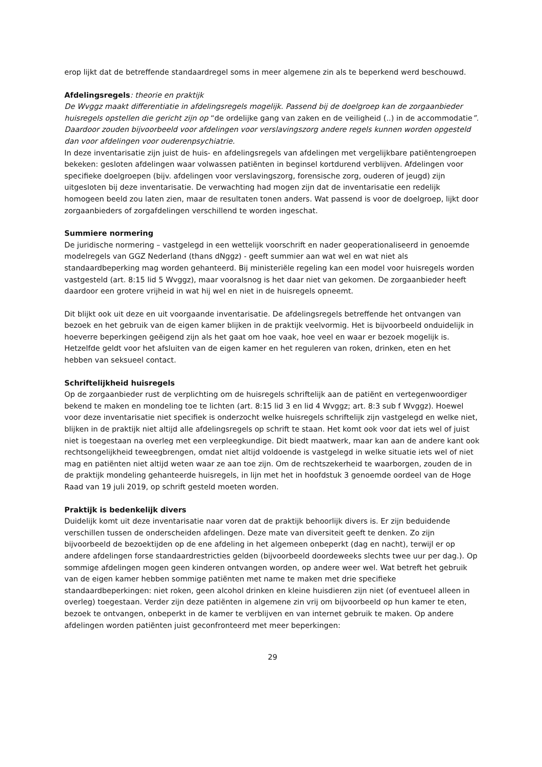erop lijkt dat de betreffende standaardregel soms in meer algemene zin als te beperkend werd beschouwd.
Afdelingsregels: theorie en praktijk
De Wvggz maakt differentiatie in afdelingsregels mogelijk. Passend bij de doelgroep kan de zorgaanbieder huisregels opstellen die gericht zijn op “de ordelijke gang van zaken en de veiligheid (..) in de accommodatie”. Daardoor zouden bijvoorbeeld voor afdelingen voor verslavingszorg andere regels kunnen worden opgesteld dan voor afdelingen voor ouderenpsychiatrie.
In deze inventarisatie zijn juist de huis- en afdelingsregels van afdelingen met vergelijkbare patiëntengroepen bekeken: gesloten afdelingen waar volwassen patiënten in beginsel kortdurend verblijven. Afdelingen voor specifieke doelgroepen (bijv. afdelingen voor verslavingszorg, forensische zorg, ouderen of jeugd) zijn uitgesloten bij deze inventarisatie. De verwachting had mogen zijn dat de inventarisatie een redelijk homogeen beeld zou laten zien, maar de resultaten tonen anders. Wat passend is voor de doelgroep, lijkt door zorgaanbieders of zorgafdelingen verschillend te worden ingeschat.
Summiere normering
De juridische normering – vastgelegd in een wettelijk voorschrift en nader geoperationaliseerd in genoemde modelregels van GGZ Nederland (thans dNggz) - geeft summier aan wat wel en wat niet als standaardbeperking mag worden gehanteerd. Bij ministeriële regeling kan een model voor huisregels worden vastgesteld (art. 8:15 lid 5 Wvggz), maar vooralsnog is het daar niet van gekomen. De zorgaanbieder heeft daardoor een grotere vrijheid in wat hij wel en niet in de huisregels opneemt.
Dit blijkt ook uit deze en uit voorgaande inventarisatie. De afdelingsregels betreffende het ontvangen van bezoek en het gebruik van de eigen kamer blijken in de praktijk veelvormig. Het is bijvoorbeeld onduidelijk in hoeverre beperkingen geëigend zijn als het gaat om hoe vaak, hoe veel en waar er bezoek mogelijk is. Hetzelfde geldt voor het afsluiten van de eigen kamer en het reguleren van roken, drinken, eten en het hebben van seksueel contact.
Schriftelijkheid huisregels
Op de zorgaanbieder rust de verplichting om de huisregels schriftelijk aan de patiënt en vertegenwoordiger bekend te maken en mondeling toe te lichten (art. 8:15 lid 3 en lid 4 Wvggz; art. 8:3 sub f Wvggz). Hoewel voor deze inventarisatie niet specifiek is onderzocht welke huisregels schriftelijk zijn vastgelegd en welke niet, blijken in de praktijk niet altijd alle afdelingsregels op schrift te staan. Het komt ook voor dat iets wel of juist niet is toegestaan na overleg met een verpleegkundige. Dit biedt maatwerk, maar kan aan de andere kant ook rechtsongelijkheid teweegbrengen, omdat niet altijd voldoende is vastgelegd in welke situatie iets wel of niet mag en patiënten niet altijd weten waar ze aan toe zijn. Om de rechtszekerheid te waarborgen, zouden de in de praktijk mondeling gehanteerde huisregels, in lijn met het in hoofdstuk 3 genoemde oordeel van de Hoge Raad van 19 juli 2019, op schrift gesteld moeten worden.
Praktijk is bedenkelijk divers
Duidelijk komt uit deze inventarisatie naar voren dat de praktijk behoorlijk divers is. Er zijn beduidende verschillen tussen de onderscheiden afdelingen. Deze mate van diversiteit geeft te denken. Zo zijn bijvoorbeeld de bezoektijden op de ene afdeling in het algemeen onbeperkt (dag en nacht), terwijl er op andere afdelingen forse standaardrestricties gelden (bijvoorbeeld doordeweeks slechts twee uur per dag.). Op sommige afdelingen mogen geen kinderen ontvangen worden, op andere weer wel. Wat betreft het gebruik van de eigen kamer hebben sommige patiënten met name te maken met drie specifieke standaardbeperkingen: niet roken, geen alcohol drinken en kleine huisdieren zijn niet (of eventueel alleen in overleg) toegestaan. Verder zijn deze patiënten in algemene zin vrij om bijvoorbeeld op hun kamer te eten, bezoek te ontvangen, onbeperkt in de kamer te verblijven en van internet gebruik te maken. Op andere afdelingen worden patiënten juist geconfronteerd met meer beperkingen:
29